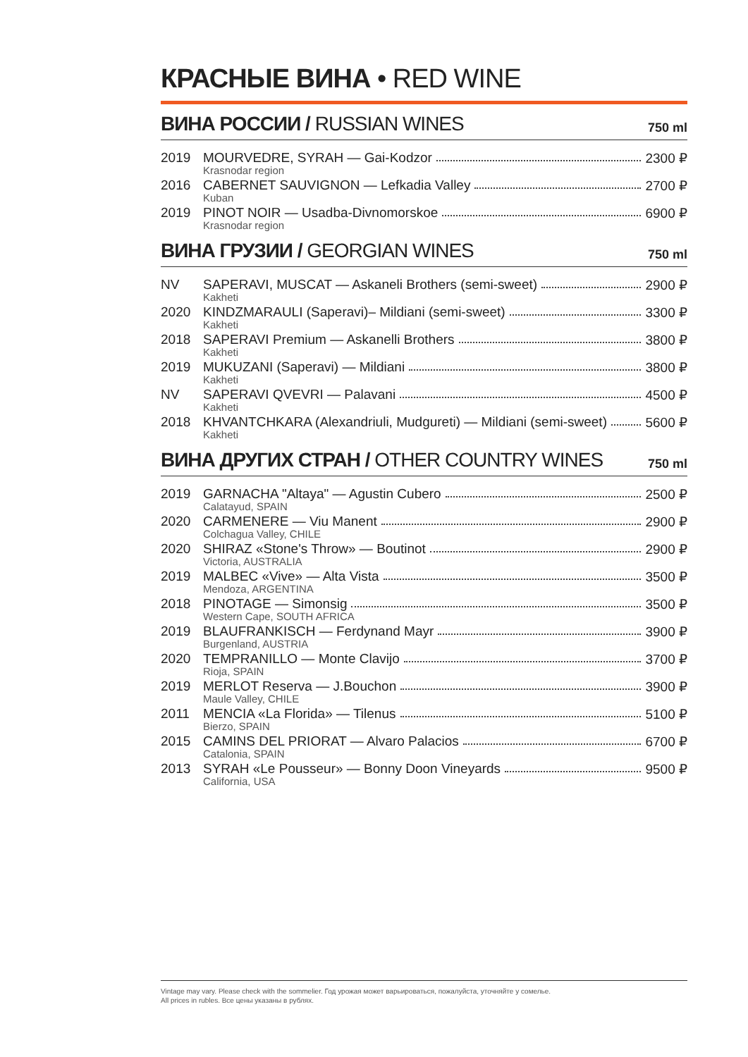КРАСНЫЕ ВИНА • RED WINE
ВИНА РОССИИ / RUSSIAN WINES
750 ml
| 2019 | MOURVEDRE, SYRAH — Gai-Kodzor Krasnodar region | 2300 ₽ |
| 2016 | CABERNET SAUVIGNON — Lefkadia Valley Kuban | 2700 ₽ |
| 2019 | PINOT NOIR — Usadba-Divnomorskoe Krasnodar region | 6900 ₽ |
ВИНА ГРУЗИИ / GEORGIAN WINES
750 ml
| NV | SAPERAVI, MUSCAT — Askaneli Brothers (semi-sweet) Kakheti | 2900 ₽ |
| 2020 | KINDZMARAULI (Saperavi)– Mildiani (semi-sweet) Kakheti | 3300 ₽ |
| 2018 | SAPERAVI Premium — Askanelli Brothers Kakheti | 3800 ₽ |
| 2019 | MUKUZANI (Saperavi) — Mildiani Kakheti | 3800 ₽ |
| NV | SAPERAVI QVEVRI — Palavani Kakheti | 4500 ₽ |
| 2018 | KHVANTCHKARA (Alexandriuli, Mudgureti) — Mildiani (semi-sweet) Kakheti | 5600 ₽ |
ВИНА ДРУГИХ СТРАН / OTHER COUNTRY WINES
750 ml
| 2019 | GARNACHA "Altaya" — Agustin Cubero Calatayud, SPAIN | 2500 ₽ |
| 2020 | CARMENERE — Viu Manent Colchagua Valley, CHILE | 2900 ₽ |
| 2020 | SHIRAZ «Stone's Throw» — Boutinot Victoria, AUSTRALIA | 2900 ₽ |
| 2019 | MALBEC «Vive» — Alta Vista Mendoza, ARGENTINA | 3500 ₽ |
| 2018 | PINOTAGE — Simonsig Western Cape, SOUTH AFRICA | 3500 ₽ |
| 2019 | BLAUFRANKISCH — Ferdynand Mayr Burgenland, AUSTRIA | 3900 ₽ |
| 2020 | TEMPRANILLO — Monte Clavijo Rioja, SPAIN | 3700 ₽ |
| 2019 | MERLOT Reserva — J.Bouchon Maule Valley, CHILE | 3900 ₽ |
| 2011 | MENCIA «La Florida» — Tilenus Bierzo, SPAIN | 5100 ₽ |
| 2015 | CAMINS DEL PRIORAT — Alvaro Palacios Catalonia, SPAIN | 6700 ₽ |
| 2013 | SYRAH «Le Pousseur» — Bonny Doon Vineyards California, USA | 9500 ₽ |
Vintage may vary. Please check with the sommelier. Год урожая может варьироваться, пожалуйста, уточняйте у сомелье.
All prices in rubles. Все цены указаны в рублях.